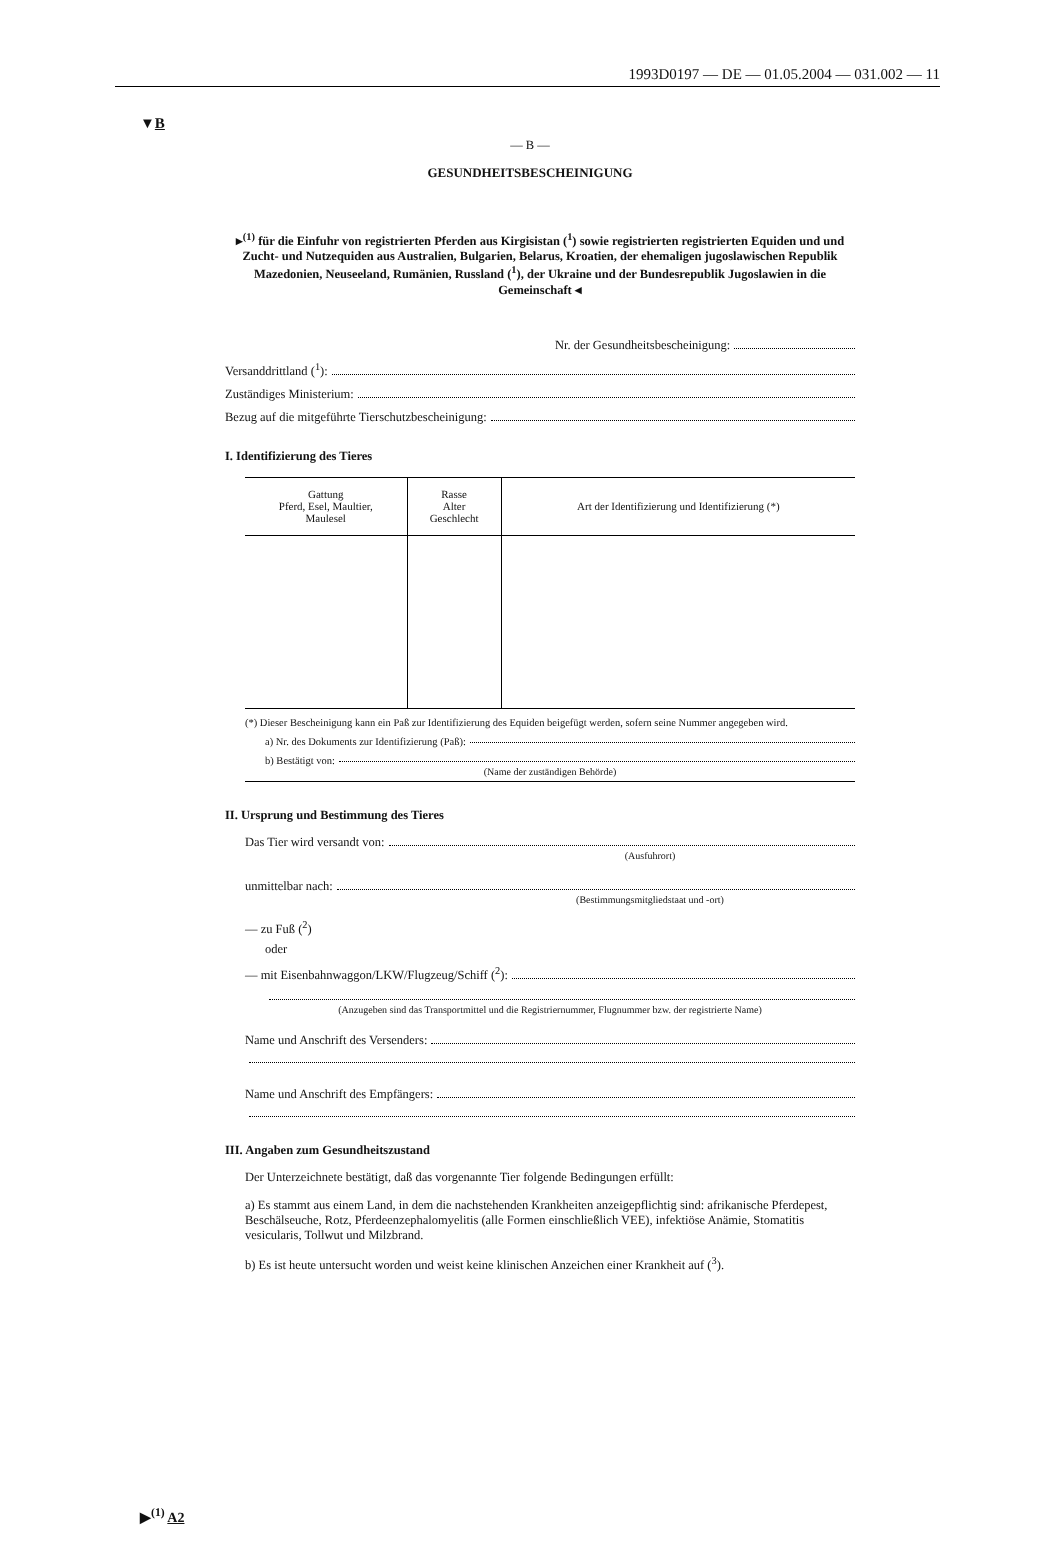1993D0197 — DE — 01.05.2004 — 031.002 — 11
▼B
— B —
GESUNDHEITSBESCHEINIGUNG
▸<sup>(1)</sup> für die Einfuhr von registrierten Pferden aus Kirgisistan (<sup>1</sup>) sowie registrierten registrierten Equiden und und Zucht- und Nutzequiden aus Australien, Bulgarien, Belarus, Kroatien, der ehemaligen jugoslawischen Republik Mazedonien, Neuseeland, Rumänien, Russland (<sup>1</sup>), der Ukraine und der Bundesrepublik Jugoslawien in die Gemeinschaft ◂
Nr. der Gesundheitsbescheinigung:
Versanddrittland (<sup>1</sup>):
Zuständiges Ministerium:
Bezug auf die mitgeführte Tierschutzbescheinigung:
I. Identifizierung des Tieres
| Gattung Pferd, Esel, Maultier, Maulesel | Rasse Alter Geschlecht | Art der Identifizierung und Identifizierung (*) |
| --- | --- | --- |
(*) Dieser Bescheinigung kann ein Paß zur Identifizierung des Equiden beigefügt werden, sofern seine Nummer angegeben wird.
a) Nr. des Dokuments zur Identifizierung (Paß):
b) Bestätigt von:
(Name der zuständigen Behörde)
II. Ursprung und Bestimmung des Tieres
Das Tier wird versandt von:
(Ausfuhrort)
unmittelbar nach:
(Bestimmungsmitgliedstaat und -ort)
— zu Fuß (<sup>2</sup>)
oder
— mit Eisenbahnwaggon/LKW/Flugzeug/Schiff (<sup>2</sup>):
(Anzugeben sind das Transportmittel und die Registriernummer, Flugnummer bzw. der registrierte Name)
Name und Anschrift des Versenders:
Name und Anschrift des Empfängers:
III. Angaben zum Gesundheitszustand
Der Unterzeichnete bestätigt, daß das vorgenannte Tier folgende Bedingungen erfüllt:
a) Es stammt aus einem Land, in dem die nachstehenden Krankheiten anzeigepflichtig sind: afrikanische Pferdepest, Beschälseuche, Rotz, Pferdeenzephalomyelitis (alle Formen einschließlich VEE), infektiöse Anämie, Stomatitis vesicularis, Tollwut und Milzbrand.
b) Es ist heute untersucht worden und weist keine klinischen Anzeichen einer Krankheit auf (<sup>3</sup>).
▶<sup>(1)</sup> A2